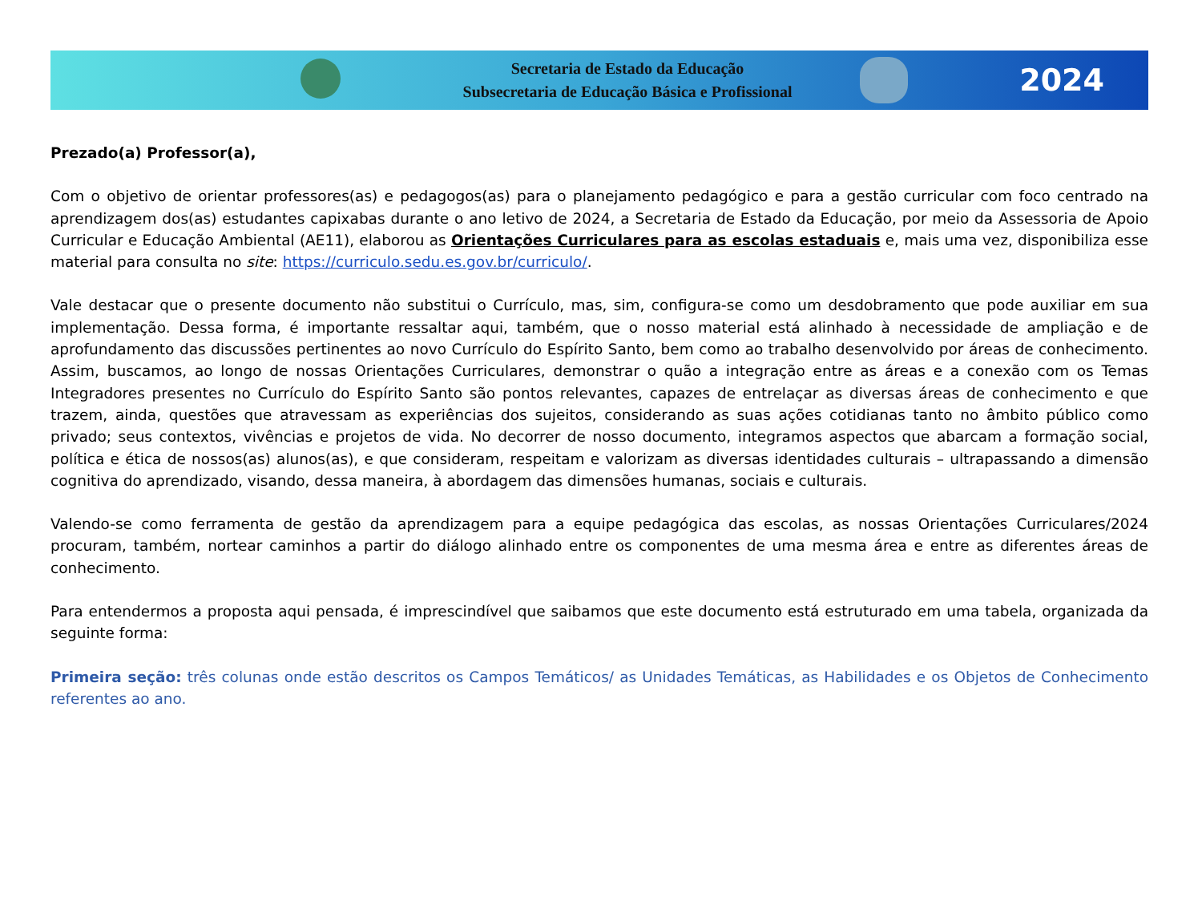Secretaria de Estado da Educação
Subsecretaria de Educação Básica e Profissional
2024
Prezado(a) Professor(a),
Com o objetivo de orientar professores(as) e pedagogos(as) para o planejamento pedagógico e para a gestão curricular com foco centrado na aprendizagem dos(as) estudantes capixabas durante o ano letivo de 2024, a Secretaria de Estado da Educação, por meio da Assessoria de Apoio Curricular e Educação Ambiental (AE11), elaborou as Orientações Curriculares para as escolas estaduais e, mais uma vez, disponibiliza esse material para consulta no site: https://curriculo.sedu.es.gov.br/curriculo/.
Vale destacar que o presente documento não substitui o Currículo, mas, sim, configura-se como um desdobramento que pode auxiliar em sua implementação. Dessa forma, é importante ressaltar aqui, também, que o nosso material está alinhado à necessidade de ampliação e de aprofundamento das discussões pertinentes ao novo Currículo do Espírito Santo, bem como ao trabalho desenvolvido por áreas de conhecimento. Assim, buscamos, ao longo de nossas Orientações Curriculares, demonstrar o quão a integração entre as áreas e a conexão com os Temas Integradores presentes no Currículo do Espírito Santo são pontos relevantes, capazes de entrelaçar as diversas áreas de conhecimento e que trazem, ainda, questões que atravessam as experiências dos sujeitos, considerando as suas ações cotidianas tanto no âmbito público como privado; seus contextos, vivências e projetos de vida. No decorrer de nosso documento, integramos aspectos que abarcam a formação social, política e ética de nossos(as) alunos(as), e que consideram, respeitam e valorizam as diversas identidades culturais – ultrapassando a dimensão cognitiva do aprendizado, visando, dessa maneira, à abordagem das dimensões humanas, sociais e culturais.
Valendo-se como ferramenta de gestão da aprendizagem para a equipe pedagógica das escolas, as nossas Orientações Curriculares/2024 procuram, também, nortear caminhos a partir do diálogo alinhado entre os componentes de uma mesma área e entre as diferentes áreas de conhecimento.
Para entendermos a proposta aqui pensada, é imprescindível que saibamos que este documento está estruturado em uma tabela, organizada da seguinte forma:
Primeira seção: três colunas onde estão descritos os Campos Temáticos/ as Unidades Temáticas, as Habilidades e os Objetos de Conhecimento referentes ao ano.